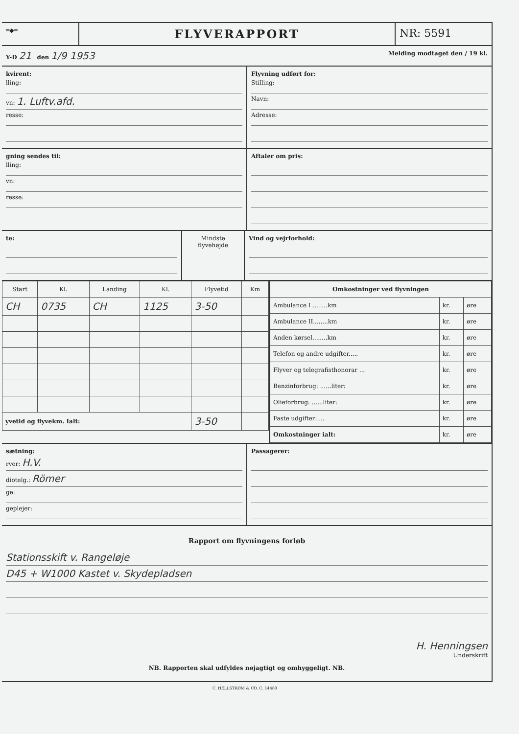═◆═
FLYVERAPPORT NR: 5591
Y-D 21 den 1/9 1953
Melding modtaget den / 19 kl.
kvirent:
lling:
vn: 1. Luftv.afd.
resse:
Flyvning udført for:
Stilling:
Navn:
Adresse:
gning sendes til:
lling:
vn:
resse:
Aftaler om pris:
te: Mindste flyvehøjde
Vind og vejrforhold:
| Start | Kl. | Landing | Kl. | Flyvetid | Km |
| --- | --- | --- | --- | --- | --- |
| CH | 0735 | CH | 1125 | 3-50 | |
| yvetid og flyvekm. Ialt: | | | | 3-50 | |
| Omkostninger ved flyvningen | | |
| --- | --- | --- |
| Ambulance I ........km | kr. | øre |
| Ambulance II........km | kr. | øre |
| Anden kørsel........km | kr. | øre |
| Telefon og andre udgifter..... | kr. | øre |
| Flyver og telegrafisthonorar ... | kr. | øre |
| Benzinforbrug: ......liter: | kr. | øre |
| Olieforbrug: ......liter: | kr. | øre |
| Faste udgifter:.... | kr. | øre |
| Omkostninger ialt: | kr. | øre |
sætning:
rver: H.V.
diotelg.: Römer
ge:
geplejer:
Passagerer:
Rapport om flyvningens forløb
Stationsskift v. Rangeløje
D45 + W1000 Kastet v. Skydepladsen
H. Henningsen
Underskrift
NB. Rapporten skal udfyldes nøjagtigt og omhyggeligt. NB.
C. HELLSTRØM & CO. C. 14480